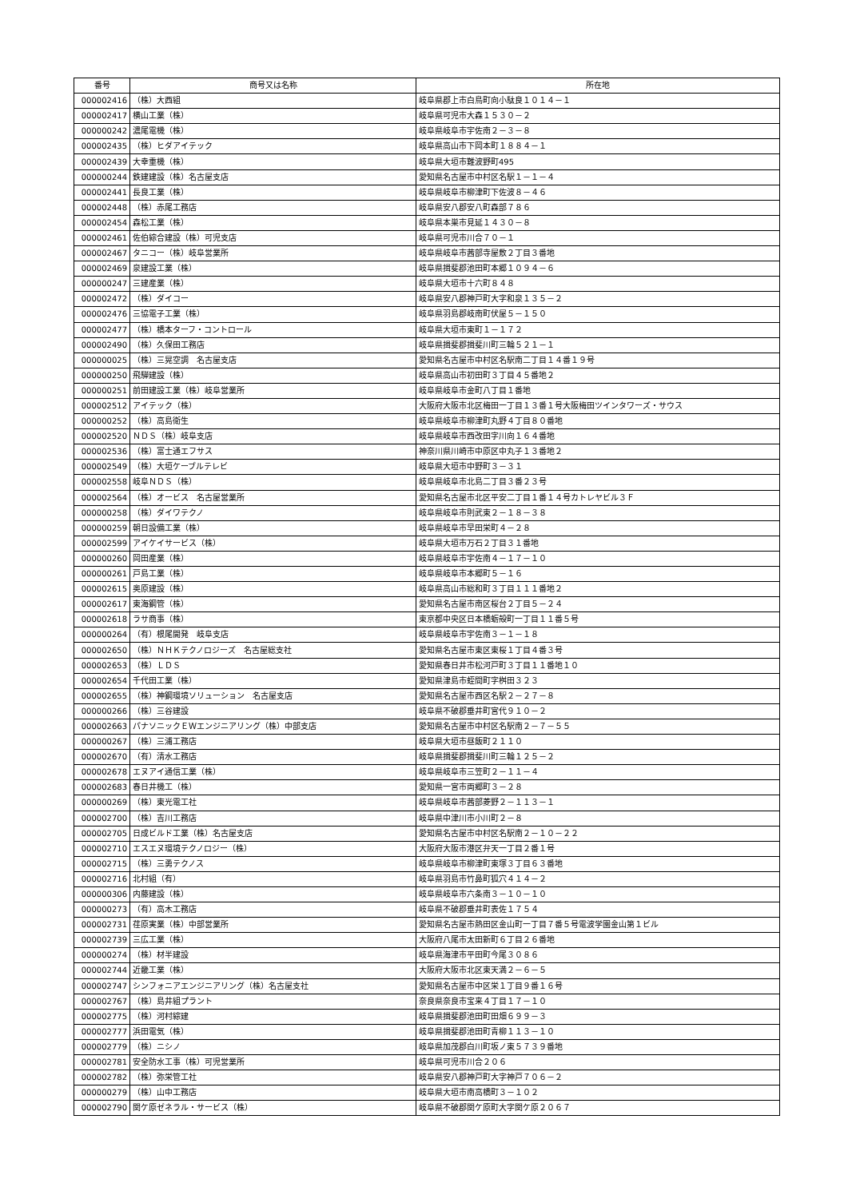| 番号 | 商号又は名称 | 所在地 |
| --- | --- | --- |
| 000002416 | （株）大西組 | 岐阜県郡上市白鳥町向小駄良１０１４－１ |
| 000002417 | 横山工業（株） | 岐阜県可児市大森１５３０－２ |
| 000000242 | 濃尾電機（株） | 岐阜県岐阜市宇佐南２－３－８ |
| 000002435 | （株）ヒダアイテック | 岐阜県高山市下岡本町１８８４－１ |
| 000002439 | 大幸重機（株） | 岐阜県大垣市難波野町495 |
| 000000244 | 鉄建建設（株）名古屋支店 | 愛知県名古屋市中村区名駅１－１－４ |
| 000002441 | 長良工業（株） | 岐阜県岐阜市柳津町下佐波８－４６ |
| 000002448 | （株）赤尾工務店 | 岐阜県安八郡安八町森部７８６ |
| 000002454 | 森松工業（株） | 岐阜県本巣市見延１４３０－８ |
| 000002461 | 佐伯綜合建設（株）可児支店 | 岐阜県可児市川合７０－１ |
| 000002467 | タニコー（株）岐阜営業所 | 岐阜県岐阜市茜部寺屋敷２丁目３番地 |
| 000002469 | 泉建設工業（株） | 岐阜県揖斐郡池田町本郷１０９４－６ |
| 000000247 | 三建産業（株） | 岐阜県大垣市十六町８４８ |
| 000002472 | （株）ダイコー | 岐阜県安八郡神戸町大字和泉１３５－２ |
| 000002476 | 三協電子工業（株） | 岐阜県羽島郡岐南町伏屋５－１５０ |
| 000002477 | （株）橋本ターフ・コントロール | 岐阜県大垣市東町１－１７２ |
| 000002490 | （株）久保田工務店 | 岐阜県揖斐郡揖斐川町三輪５２１－１ |
| 000000025 | （株）三晃空調 名古屋支店 | 愛知県名古屋市中村区名駅南二丁目１４番１９号 |
| 000000250 | 飛騨建設（株） | 岐阜県高山市初田町３丁目４５番地２ |
| 000000251 | 前田建設工業（株）岐阜営業所 | 岐阜県岐阜市金町八丁目１番地 |
| 000002512 | アイテック（株） | 大阪府大阪市北区梅田一丁目１３番１号大阪梅田ツインタワーズ・サウス |
| 000000252 | （株）高島衛生 | 岐阜県岐阜市柳津町丸野４丁目８０番地 |
| 000002520 | ＮＤＳ（株）岐阜支店 | 岐阜県岐阜市西改田字川向１６４番地 |
| 000002536 | （株）富士通エフサス | 神奈川県川崎市中原区中丸子１３番地２ |
| 000002549 | （株）大垣ケーブルテレビ | 岐阜県大垣市中野町３－３１ |
| 000002558 | 岐阜ＮＤＳ（株） | 岐阜県岐阜市北島二丁目３番２３号 |
| 000002564 | （株）オービス 名古屋営業所 | 愛知県名古屋市北区平安二丁目１番１４号カトレヤビル３Ｆ |
| 000000258 | （株）ダイワテクノ | 岐阜県岐阜市則武東２－１８－３８ |
| 000000259 | 朝日設備工業（株） | 岐阜県岐阜市早田栄町４－２８ |
| 000002599 | アイケイサービス（株） | 岐阜県大垣市万石２丁目３１番地 |
| 000000260 | 岡田産業（株） | 岐阜県岐阜市宇佐南４－１７－１０ |
| 000000261 | 戸島工業（株） | 岐阜県岐阜市本郷町５－１６ |
| 000002615 | 奥原建設（株） | 岐阜県高山市総和町３丁目１１１番地２ |
| 000002617 | 東海鋼管（株） | 愛知県名古屋市南区桜台２丁目５－２４ |
| 000002618 | ラサ商事（株） | 東京都中央区日本橋蛎殻町一丁目１１番５号 |
| 000000264 | （有）根尾開発 岐阜支店 | 岐阜県岐阜市宇佐南３－１－１８ |
| 000002650 | （株）ＮＨＫテクノロジーズ 名古屋総支社 | 愛知県名古屋市東区東桜１丁目４番３号 |
| 000002653 | （株）ＬＤＳ | 愛知県春日井市松河戸町３丁目１１番地１０ |
| 000002654 | 千代田工業（株） | 愛知県津島市蛭間町字桝田３２３ |
| 000002655 | （株）神鋼環境ソリューション 名古屋支店 | 愛知県名古屋市西区名駅２－２７－８ |
| 000000266 | （株）三谷建設 | 岐阜県不破郡垂井町宮代９１０－２ |
| 000002663 | パナソニックＥＷエンジニアリング（株）中部支店 | 愛知県名古屋市中村区名駅南２－７－５５ |
| 000000267 | （株）三浦工務店 | 岐阜県大垣市昼飯町２１１０ |
| 000002670 | （有）清水工務店 | 岐阜県揖斐郡揖斐川町三輪１２５－２ |
| 000002678 | エヌアイ通信工業（株） | 岐阜県岐阜市三笠町２－１１－４ |
| 000002683 | 春日井機工（株） | 愛知県一宮市両郷町３－２８ |
| 000000269 | （株）東光電工社 | 岐阜県岐阜市茜部菱野２－１１３－１ |
| 000002700 | （株）吉川工務店 | 岐阜県中津川市小川町２－８ |
| 000002705 | 日成ビルド工業（株）名古屋支店 | 愛知県名古屋市中村区名駅南２－１０－２２ |
| 000002710 | エスエヌ環境テクノロジー（株） | 大阪府大阪市港区弁天一丁目２番１号 |
| 000002715 | （株）三勇テクノス | 岐阜県岐阜市柳津町東塚３丁目６３番地 |
| 000002716 | 北村組（有） | 岐阜県羽島市竹鼻町狐穴４１４－２ |
| 000000306 | 内藤建設（株） | 岐阜県岐阜市六条南３－１０－１０ |
| 000000273 | （有）高木工務店 | 岐阜県不破郡垂井町表佐１７５４ |
| 000002731 | 荏原実業（株）中部営業所 | 愛知県名古屋市熱田区金山町一丁目７番５号電波学園金山第１ビル |
| 000002739 | 三広工業（株） | 大阪府八尾市太田新町６丁目２６番地 |
| 000000274 | （株）材半建設 | 岐阜県海津市平田町今尾３０８６ |
| 000002744 | 近畿工業（株） | 大阪府大阪市北区東天満２－６－５ |
| 000002747 | シンフォニアエンジニアリング（株）名古屋支社 | 愛知県名古屋市中区栄１丁目９番１６号 |
| 000002767 | （株）島井組プラント | 奈良県奈良市宝来４丁目１７－１０ |
| 000002775 | （株）河村綜建 | 岐阜県揖斐郡池田町田畑６９９－３ |
| 000002777 | 浜田電気（株） | 岐阜県揖斐郡池田町青柳１１３－１０ |
| 000002779 | （株）ニシノ | 岐阜県加茂郡白川町坂ノ東５７３９番地 |
| 000002781 | 安全防水工事（株）可児営業所 | 岐阜県可児市川合２０６ |
| 000002782 | （株）弥栄管工社 | 岐阜県安八郡神戸町大字神戸７０６－２ |
| 000000279 | （株）山中工務店 | 岐阜県大垣市南高橋町３－１０２ |
| 000002790 | 関ケ原ゼネラル・サービス（株） | 岐阜県不破郡関ケ原町大字関ケ原２０６７ |